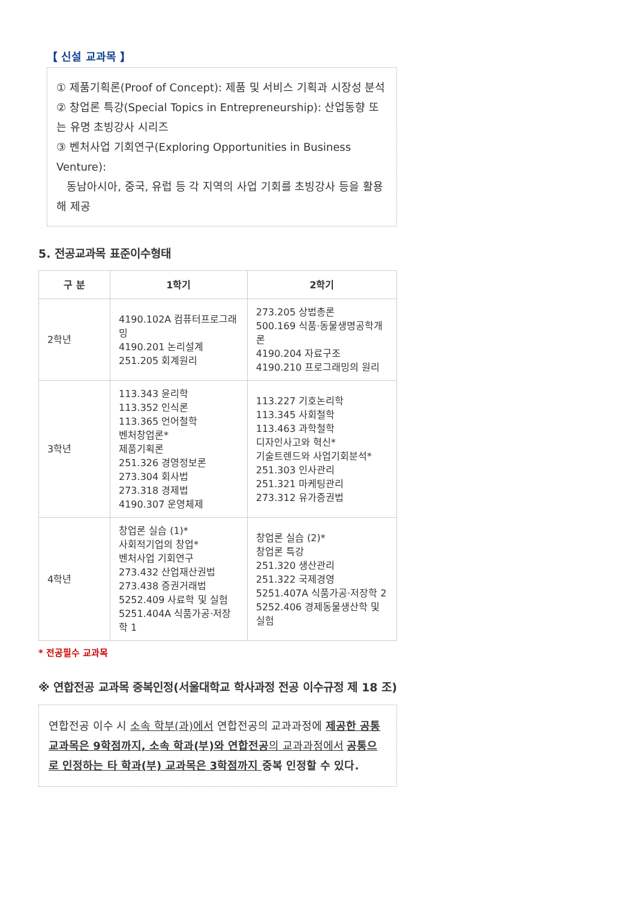【 신설 교과목 】
① 제품기획론(Proof of Concept): 제품 및 서비스 기획과 시장성 분석
② 창업론 특강(Special Topics in Entrepreneurship): 산업동향 또는 유명 초빙강사 시리즈
③ 벤처사업 기회연구(Exploring Opportunities in Business Venture):
동남아시아, 중국, 유럽 등 각 지역의 사업 기회를 초빙강사 등을 활용해 제공
5. 전공교과목 표준이수형태
| 구 분 | 1학기 | 2학기 |
| --- | --- | --- |
| 2학년 | 4190.102A 컴퓨터프로그래밍 4190.201 논리설계 251.205 회계원리 | 273.205 상법총론 500.169 식품·동물생명공학개론 4190.204 자료구조 4190.210 프로그래밍의 원리 |
| 3학년 | 113.343 윤리학 113.352 인식론 113.365 언어철학 벤처창업론* 제품기획론 251.326 경영정보론 273.304 회사법 273.318 경제법 4190.307 운영체제 | 113.227 기호논리학 113.345 사회철학 113.463 과학철학 디자인사고와 혁신* 기술트렌드와 사업기회분석* 251.303 인사관리 251.321 마케팅관리 273.312 유가증권법 |
| 4학년 | 창업론 실습 (1)* 사회적기업의 창업* 벤처사업 기회연구 273.432 산업재산권법 273.438 증권거래법 5252.409 사료학 및 실험 5251.404A 식품가공·저장학 1 | 창업론 실습 (2)* 창업론 특강 251.320 생산관리 251.322 국제경영 5251.407A 식품가공·저장학 2 5252.406 경제동물생산학 및 실험 |
* 전공필수 교과목
※ 연합전공 교과목 중복인정(서울대학교 학사과정 전공 이수규정 제 18 조)
연합전공 이수 시 소속 학부(과)에서 연합전공의 교과과정에 제공한 공통교과목은 9학점까지, 소속 학과(부)와 연합전공 의 교과과정에서 공통으로 인정하는 타 학과(부) 교과목은 3학점까지 중복 인정할 수 있다.